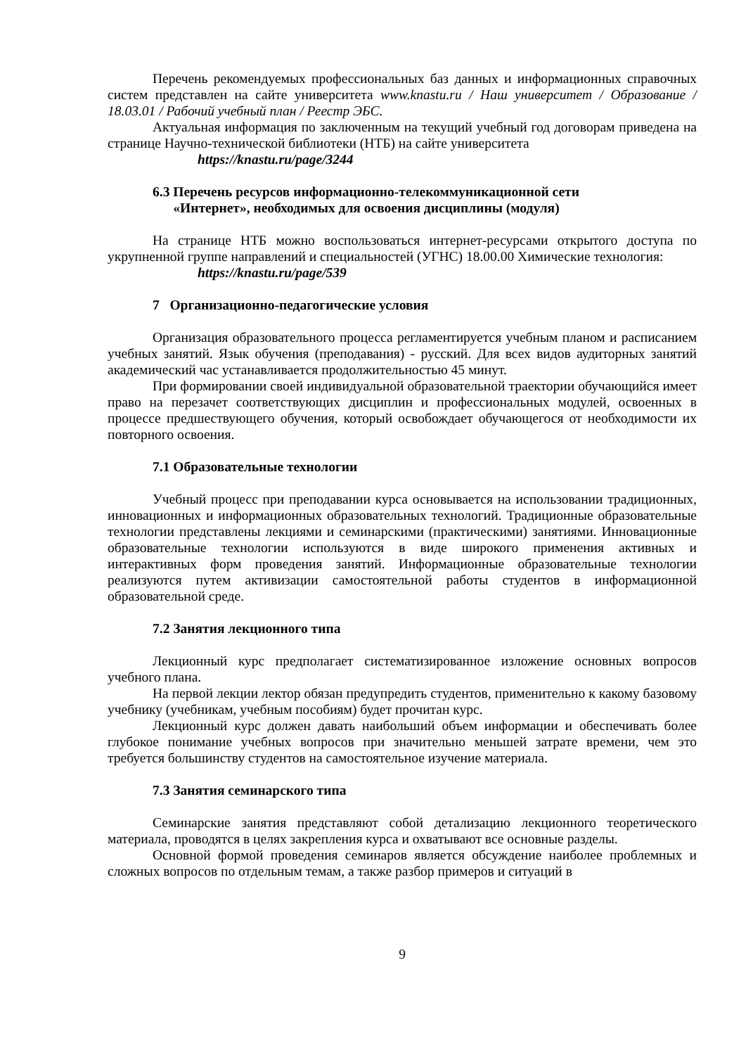Перечень рекомендуемых профессиональных баз данных и информационных справочных систем представлен на сайте университета www.knastu.ru / Наш университет / Образование / 18.03.01 / Рабочий учебный план / Реестр ЭБС.
Актуальная информация по заключенным на текущий учебный год договорам приведена на странице Научно-технической библиотеки (НТБ) на сайте университета
https://knastu.ru/page/3244
6.3 Перечень ресурсов информационно-телекоммуникационной сети
«Интернет», необходимых для освоения дисциплины (модуля)
На странице НТБ можно воспользоваться интернет-ресурсами открытого доступа по укрупненной группе направлений и специальностей (УГНС) 18.00.00 Химические технология:
https://knastu.ru/page/539
7 Организационно-педагогические условия
Организация образовательного процесса регламентируется учебным планом и расписанием учебных занятий. Язык обучения (преподавания) - русский. Для всех видов аудиторных занятий академический час устанавливается продолжительностью 45 минут.
При формировании своей индивидуальной образовательной траектории обучающийся имеет право на перезачет соответствующих дисциплин и профессиональных модулей, освоенных в процессе предшествующего обучения, который освобождает обучающегося от необходимости их повторного освоения.
7.1 Образовательные технологии
Учебный процесс при преподавании курса основывается на использовании традиционных, инновационных и информационных образовательных технологий. Традиционные образовательные технологии представлены лекциями и семинарскими (практическими) занятиями. Инновационные образовательные технологии используются в виде широкого применения активных и интерактивных форм проведения занятий. Информационные образовательные технологии реализуются путем активизации самостоятельной работы студентов в информационной образовательной среде.
7.2 Занятия лекционного типа
Лекционный курс предполагает систематизированное изложение основных вопросов учебного плана.
На первой лекции лектор обязан предупредить студентов, применительно к какому базовому учебнику (учебникам, учебным пособиям) будет прочитан курс.
Лекционный курс должен давать наибольший объем информации и обеспечивать более глубокое понимание учебных вопросов при значительно меньшей затрате времени, чем это требуется большинству студентов на самостоятельное изучение материала.
7.3 Занятия семинарского типа
Семинарские занятия представляют собой детализацию лекционного теоретического материала, проводятся в целях закрепления курса и охватывают все основные разделы.
Основной формой проведения семинаров является обсуждение наиболее проблемных и сложных вопросов по отдельным темам, а также разбор примеров и ситуаций в
9